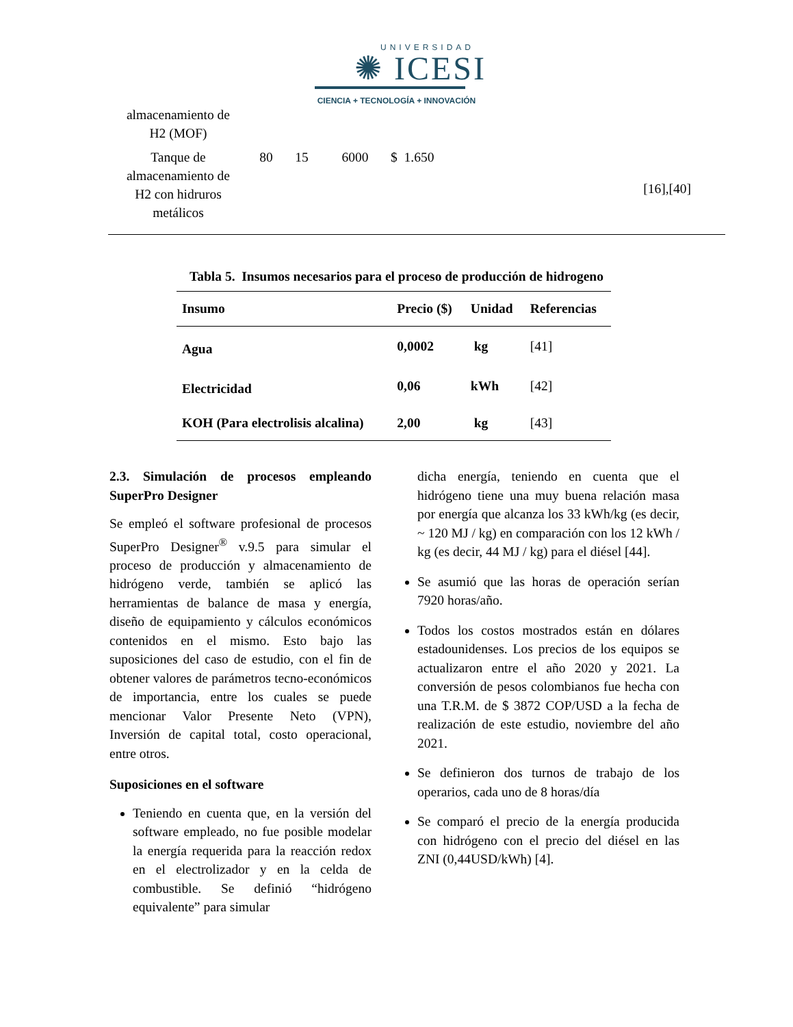UNIVERSIDAD
✺ ICESI
CIENCIA + TECNOLOGÍA + INNOVACIÓN
| almacenamiento de H2 (MOF) | | | | | |
| Tanque de almacenamiento de H2 con hidruros metálicos | 80 | 15 | 6000 | $ 1.650 | [16],[40] |
Tabla 5. Insumos necesarios para el proceso de producción de hidrogeno
| Insumo | Precio ($) | Unidad | Referencias |
| --- | --- | --- | --- |
| Agua | 0,0002 | kg | [41] |
| Electricidad | 0,06 | kWh | [42] |
| KOH (Para electrolisis alcalina) | 2,00 | kg | [43] |
2.3. Simulación de procesos empleando SuperPro Designer
Se empleó el software profesional de procesos SuperPro Designer<sup>®</sup> v.9.5 para simular el proceso de producción y almacenamiento de hidrógeno verde, también se aplicó las herramientas de balance de masa y energía, diseño de equipamiento y cálculos económicos contenidos en el mismo. Esto bajo las suposiciones del caso de estudio, con el fin de obtener valores de parámetros tecno-económicos de importancia, entre los cuales se puede mencionar Valor Presente Neto (VPN), Inversión de capital total, costo operacional, entre otros.
Suposiciones en el software
Teniendo en cuenta que, en la versión del software empleado, no fue posible modelar la energía requerida para la reacción redox en el electrolizador y en la celda de combustible. Se definió “hidrógeno equivalente” para simular
dicha energía, teniendo en cuenta que el hidrógeno tiene una muy buena relación masa por energía que alcanza los 33 kWh/kg (es decir, ~ 120 MJ / kg) en comparación con los 12 kWh / kg (es decir, 44 MJ / kg) para el diésel [44].
Se asumió que las horas de operación serían 7920 horas/año.
Todos los costos mostrados están en dólares estadounidenses. Los precios de los equipos se actualizaron entre el año 2020 y 2021. La conversión de pesos colombianos fue hecha con una T.R.M. de $ 3872 COP/USD a la fecha de realización de este estudio, noviembre del año 2021.
Se definieron dos turnos de trabajo de los operarios, cada uno de 8 horas/día
Se comparó el precio de la energía producida con hidrógeno con el precio del diésel en las ZNI (0,44USD/kWh) [4].